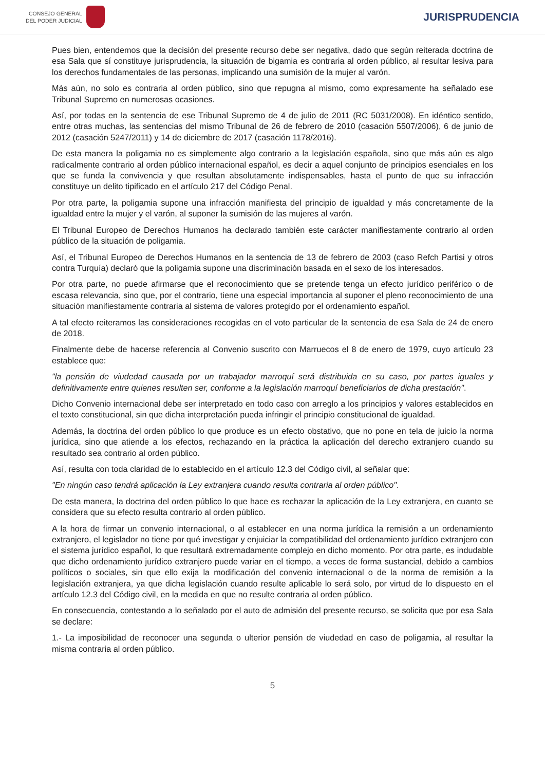CONSEJO GENERAL
DEL PODER JUDICIAL
JURISPRUDENCIA
Pues bien, entendemos que la decisión del presente recurso debe ser negativa, dado que según reiterada doctrina de esa Sala que sí constituye jurisprudencia, la situación de bigamia es contraria al orden público, al resultar lesiva para los derechos fundamentales de las personas, implicando una sumisión de la mujer al varón.
Más aún, no solo es contraria al orden público, sino que repugna al mismo, como expresamente ha señalado ese Tribunal Supremo en numerosas ocasiones.
Así, por todas en la sentencia de ese Tribunal Supremo de 4 de julio de 2011 (RC 5031/2008). En idéntico sentido, entre otras muchas, las sentencias del mismo Tribunal de 26 de febrero de 2010 (casación 5507/2006), 6 de junio de 2012 (casación 5247/2011) y 14 de diciembre de 2017 (casación 1178/2016).
De esta manera la poligamia no es simplemente algo contrario a la legislación española, sino que más aún es algo radicalmente contrario al orden público internacional español, es decir a aquel conjunto de principios esenciales en los que se funda la convivencia y que resultan absolutamente indispensables, hasta el punto de que su infracción constituye un delito tipificado en el artículo 217 del Código Penal.
Por otra parte, la poligamia supone una infracción manifiesta del principio de igualdad y más concretamente de la igualdad entre la mujer y el varón, al suponer la sumisión de las mujeres al varón.
El Tribunal Europeo de Derechos Humanos ha declarado también este carácter manifiestamente contrario al orden público de la situación de poligamia.
Así, el Tribunal Europeo de Derechos Humanos en la sentencia de 13 de febrero de 2003 (caso Refch Partisi y otros contra Turquía) declaró que la poligamia supone una discriminación basada en el sexo de los interesados.
Por otra parte, no puede afirmarse que el reconocimiento que se pretende tenga un efecto jurídico periférico o de escasa relevancia, sino que, por el contrario, tiene una especial importancia al suponer el pleno reconocimiento de una situación manifiestamente contraria al sistema de valores protegido por el ordenamiento español.
A tal efecto reiteramos las consideraciones recogidas en el voto particular de la sentencia de esa Sala de 24 de enero de 2018.
Finalmente debe de hacerse referencia al Convenio suscrito con Marruecos el 8 de enero de 1979, cuyo artículo 23 establece que:
"la pensión de viudedad causada por un trabajador marroquí será distribuida en su caso, por partes iguales y definitivamente entre quienes resulten ser, conforme a la legislación marroquí beneficiarios de dicha prestación".
Dicho Convenio internacional debe ser interpretado en todo caso con arreglo a los principios y valores establecidos en el texto constitucional, sin que dicha interpretación pueda infringir el principio constitucional de igualdad.
Además, la doctrina del orden público lo que produce es un efecto obstativo, que no pone en tela de juicio la norma jurídica, sino que atiende a los efectos, rechazando en la práctica la aplicación del derecho extranjero cuando su resultado sea contrario al orden público.
Así, resulta con toda claridad de lo establecido en el artículo 12.3 del Código civil, al señalar que:
"En ningún caso tendrá aplicación la Ley extranjera cuando resulta contraria al orden público".
De esta manera, la doctrina del orden público lo que hace es rechazar la aplicación de la Ley extranjera, en cuanto se considera que su efecto resulta contrario al orden público.
A la hora de firmar un convenio internacional, o al establecer en una norma jurídica la remisión a un ordenamiento extranjero, el legislador no tiene por qué investigar y enjuiciar la compatibilidad del ordenamiento jurídico extranjero con el sistema jurídico español, lo que resultará extremadamente complejo en dicho momento. Por otra parte, es indudable que dicho ordenamiento jurídico extranjero puede variar en el tiempo, a veces de forma sustancial, debido a cambios políticos o sociales, sin que ello exija la modificación del convenio internacional o de la norma de remisión a la legislación extranjera, ya que dicha legislación cuando resulte aplicable lo será solo, por virtud de lo dispuesto en el artículo 12.3 del Código civil, en la medida en que no resulte contraria al orden público.
En consecuencia, contestando a lo señalado por el auto de admisión del presente recurso, se solicita que por esa Sala se declare:
1.- La imposibilidad de reconocer una segunda o ulterior pensión de viudedad en caso de poligamia, al resultar la misma contraria al orden público.
5